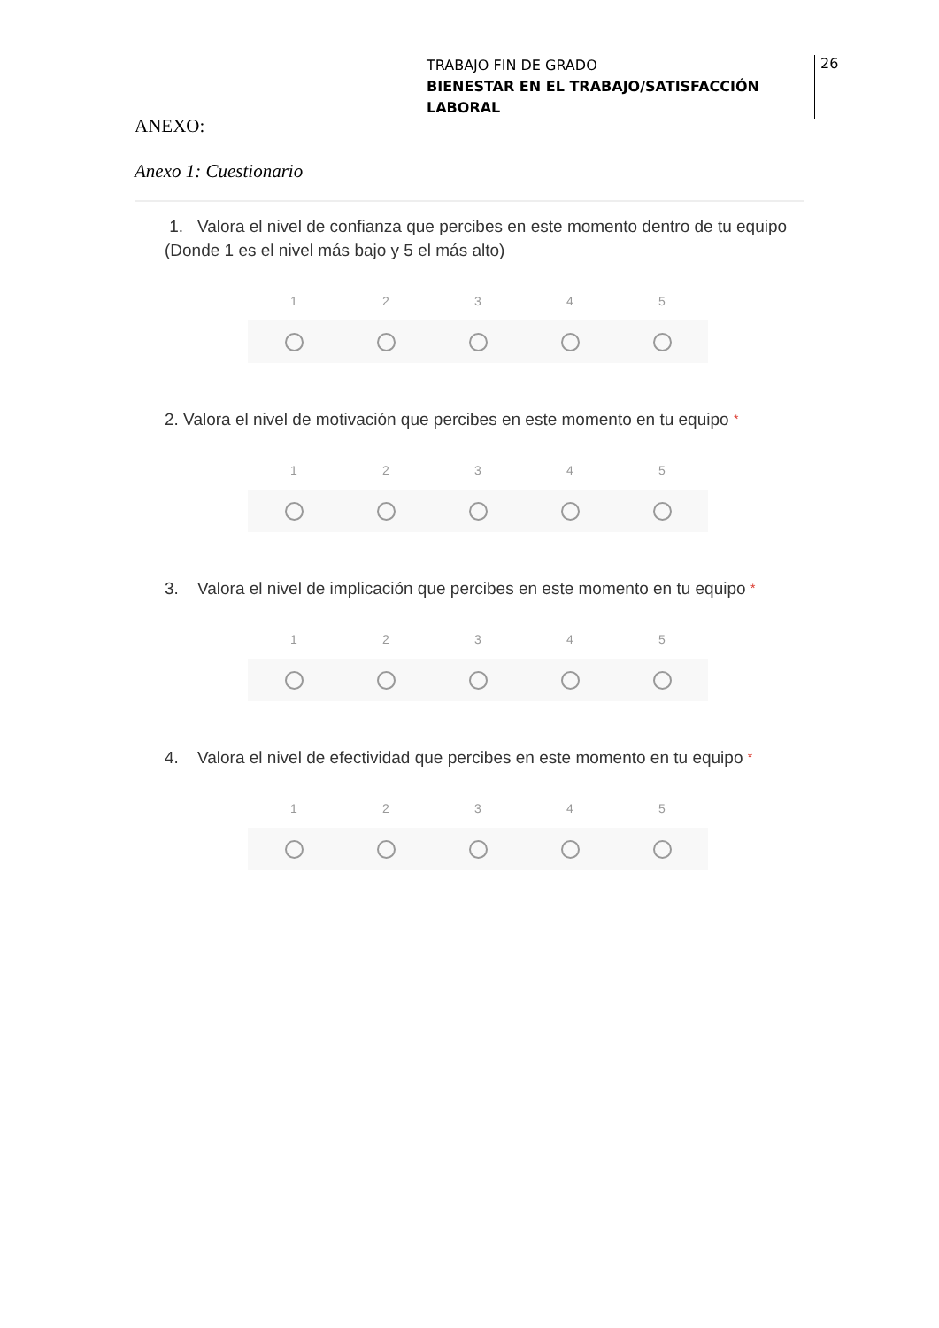TRABAJO FIN DE GRADO
BIENESTAR EN EL TRABAJO/SATISFACCIÓN LABORAL
26
ANEXO:
Anexo 1: Cuestionario
1. Valora el nivel de confianza que percibes en este momento dentro de tu equipo (Donde 1 es el nivel más bajo y 5 el más alto)
1 2 3 4 5
2. Valora el nivel de motivación que percibes en este momento en tu equipo *
1 2 3 4 5
3. Valora el nivel de implicación que percibes en este momento en tu equipo *
1 2 3 4 5
4. Valora el nivel de efectividad que percibes en este momento en tu equipo *
1 2 3 4 5